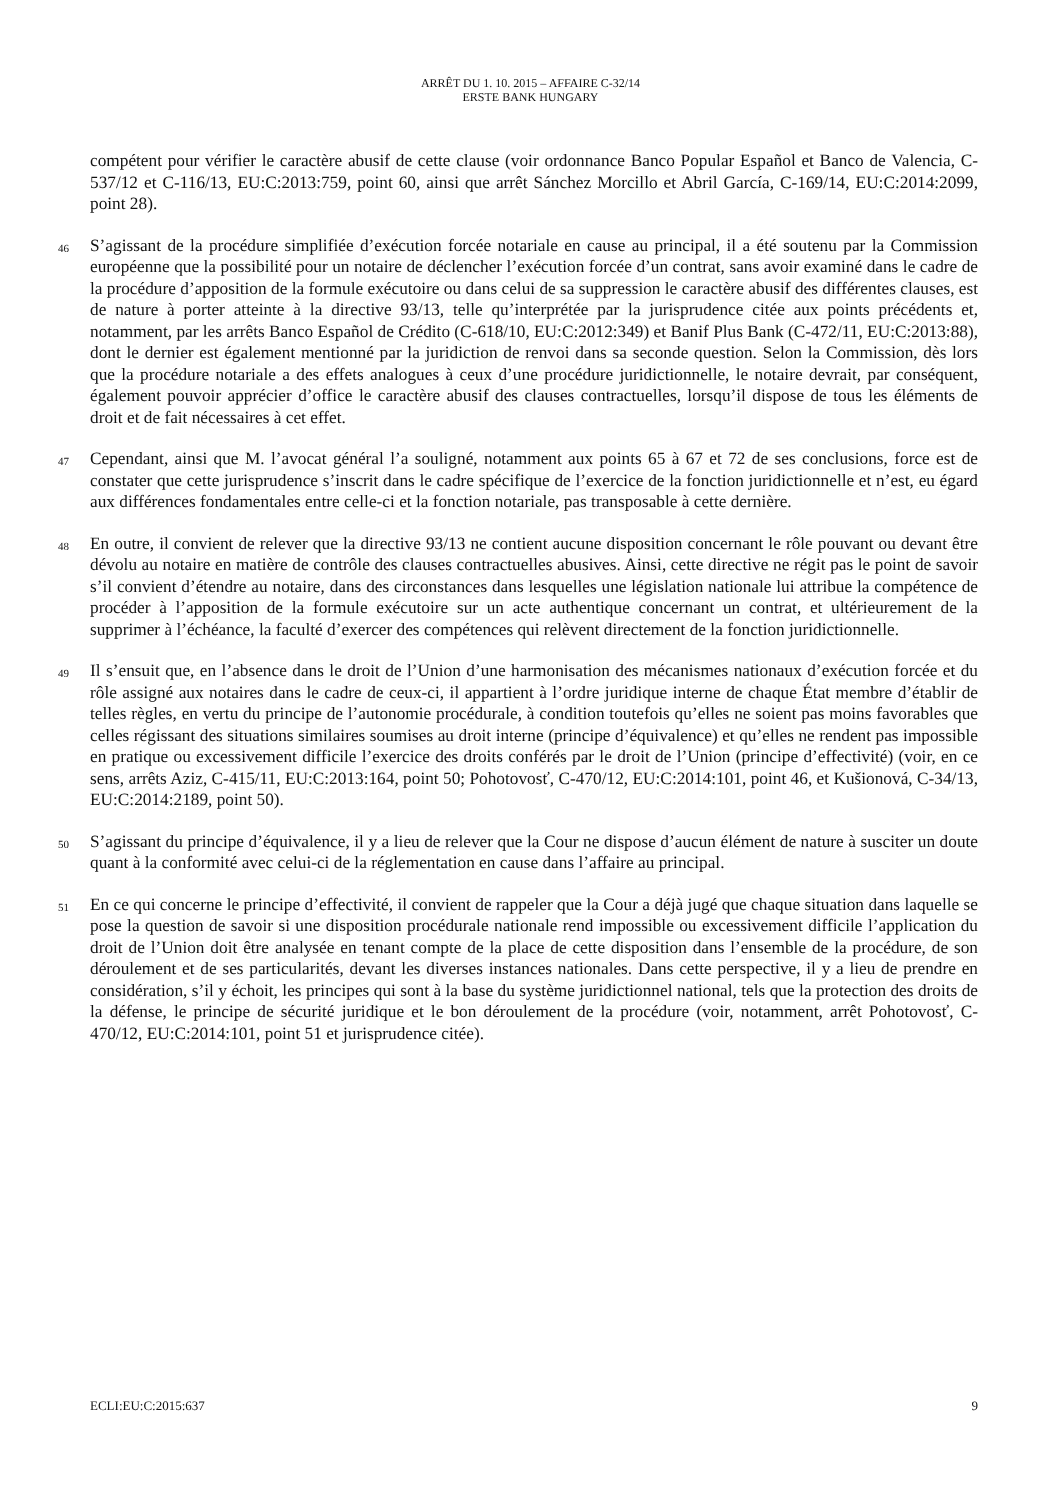ARRÊT DU 1. 10. 2015 – AFFAIRE C-32/14
ERSTE BANK HUNGARY
compétent pour vérifier le caractère abusif de cette clause (voir ordonnance Banco Popular Español et Banco de Valencia, C-537/12 et C-116/13, EU:C:2013:759, point 60, ainsi que arrêt Sánchez Morcillo et Abril García, C-169/14, EU:C:2014:2099, point 28).
46 S’agissant de la procédure simplifiée d’exécution forcée notariale en cause au principal, il a été soutenu par la Commission européenne que la possibilité pour un notaire de déclencher l’exécution forcée d’un contrat, sans avoir examiné dans le cadre de la procédure d’apposition de la formule exécutoire ou dans celui de sa suppression le caractère abusif des différentes clauses, est de nature à porter atteinte à la directive 93/13, telle qu’interprétée par la jurisprudence citée aux points précédents et, notamment, par les arrêts Banco Español de Crédito (C-618/10, EU:C:2012:349) et Banif Plus Bank (C-472/11, EU:C:2013:88), dont le dernier est également mentionné par la juridiction de renvoi dans sa seconde question. Selon la Commission, dès lors que la procédure notariale a des effets analogues à ceux d’une procédure juridictionnelle, le notaire devrait, par conséquent, également pouvoir apprécier d’office le caractère abusif des clauses contractuelles, lorsqu’il dispose de tous les éléments de droit et de fait nécessaires à cet effet.
47 Cependant, ainsi que M. l’avocat général l’a souligné, notamment aux points 65 à 67 et 72 de ses conclusions, force est de constater que cette jurisprudence s’inscrit dans le cadre spécifique de l’exercice de la fonction juridictionnelle et n’est, eu égard aux différences fondamentales entre celle-ci et la fonction notariale, pas transposable à cette dernière.
48 En outre, il convient de relever que la directive 93/13 ne contient aucune disposition concernant le rôle pouvant ou devant être dévolu au notaire en matière de contrôle des clauses contractuelles abusives. Ainsi, cette directive ne régit pas le point de savoir s’il convient d’étendre au notaire, dans des circonstances dans lesquelles une législation nationale lui attribue la compétence de procéder à l’apposition de la formule exécutoire sur un acte authentique concernant un contrat, et ultérieurement de la supprimer à l’échéance, la faculté d’exercer des compétences qui relèvent directement de la fonction juridictionnelle.
49 Il s’ensuit que, en l’absence dans le droit de l’Union d’une harmonisation des mécanismes nationaux d’exécution forcée et du rôle assigné aux notaires dans le cadre de ceux-ci, il appartient à l’ordre juridique interne de chaque État membre d’établir de telles règles, en vertu du principe de l’autonomie procédurale, à condition toutefois qu’elles ne soient pas moins favorables que celles régissant des situations similaires soumises au droit interne (principe d’équivalence) et qu’elles ne rendent pas impossible en pratique ou excessivement difficile l’exercice des droits conférés par le droit de l’Union (principe d’effectivité) (voir, en ce sens, arrêts Aziz, C-415/11, EU:C:2013:164, point 50; Pohotovosť, C-470/12, EU:C:2014:101, point 46, et Kušionová, C-34/13, EU:C:2014:2189, point 50).
50 S’agissant du principe d’équivalence, il y a lieu de relever que la Cour ne dispose d’aucun élément de nature à susciter un doute quant à la conformité avec celui-ci de la réglementation en cause dans l’affaire au principal.
51 En ce qui concerne le principe d’effectivité, il convient de rappeler que la Cour a déjà jugé que chaque situation dans laquelle se pose la question de savoir si une disposition procédurale nationale rend impossible ou excessivement difficile l’application du droit de l’Union doit être analysée en tenant compte de la place de cette disposition dans l’ensemble de la procédure, de son déroulement et de ses particularités, devant les diverses instances nationales. Dans cette perspective, il y a lieu de prendre en considération, s’il y échoit, les principes qui sont à la base du système juridictionnel national, tels que la protection des droits de la défense, le principe de sécurité juridique et le bon déroulement de la procédure (voir, notamment, arrêt Pohotovosť, C-470/12, EU:C:2014:101, point 51 et jurisprudence citée).
ECLI:EU:C:2015:637 9